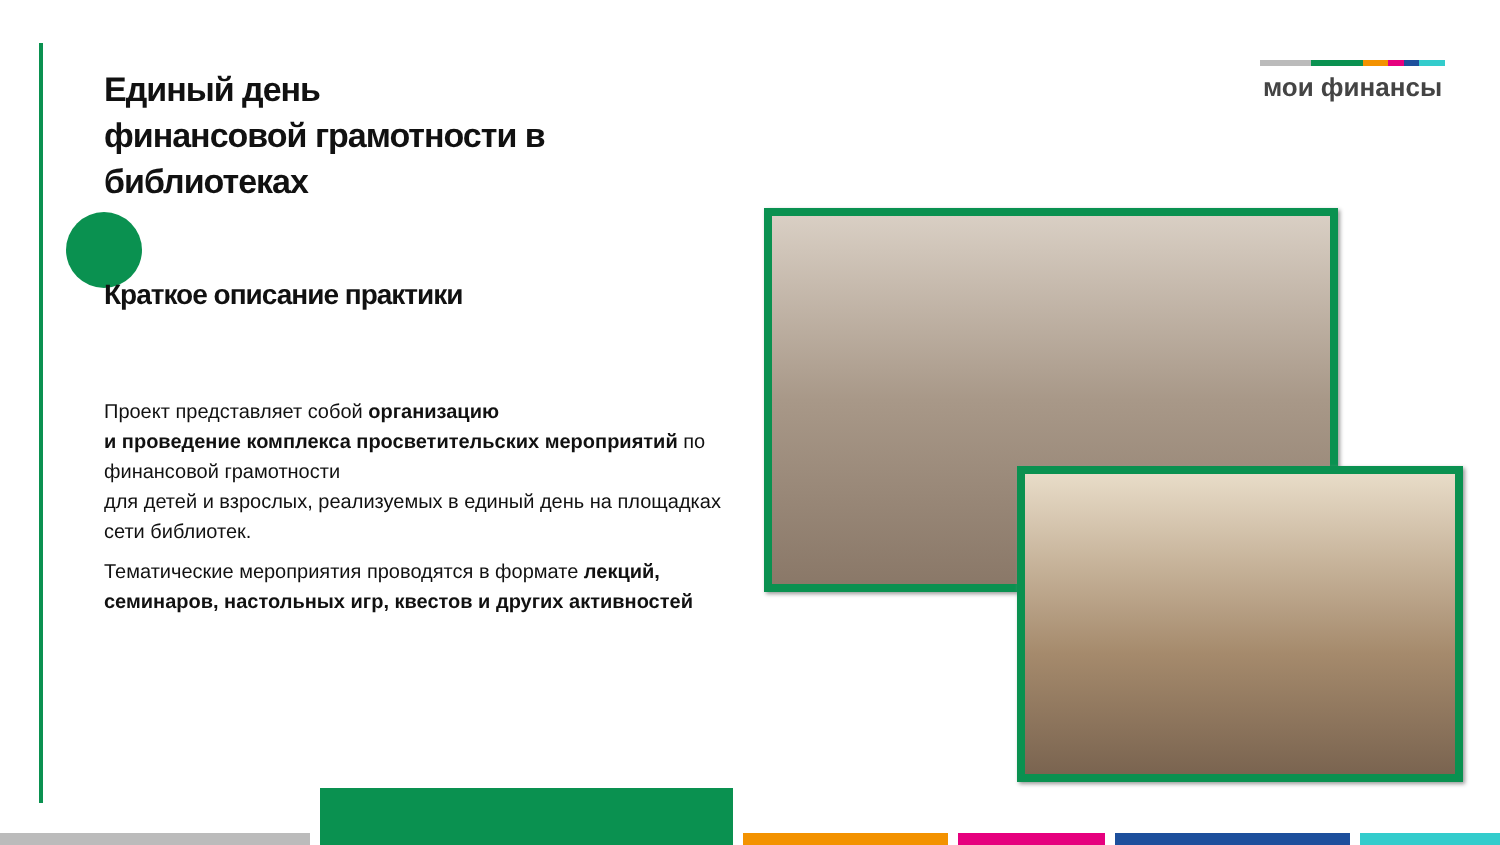Единый день
финансовой грамотности в библиотеках
Краткое описание практики
Проект представляет собой организацию
и проведение комплекса просветительских мероприятий по финансовой грамотности
для детей и взрослых, реализуемых в единый день на площадках сети библиотек.
Тематические мероприятия проводятся в формате лекций, семинаров, настольных игр, квестов и других активностей
мои финансы